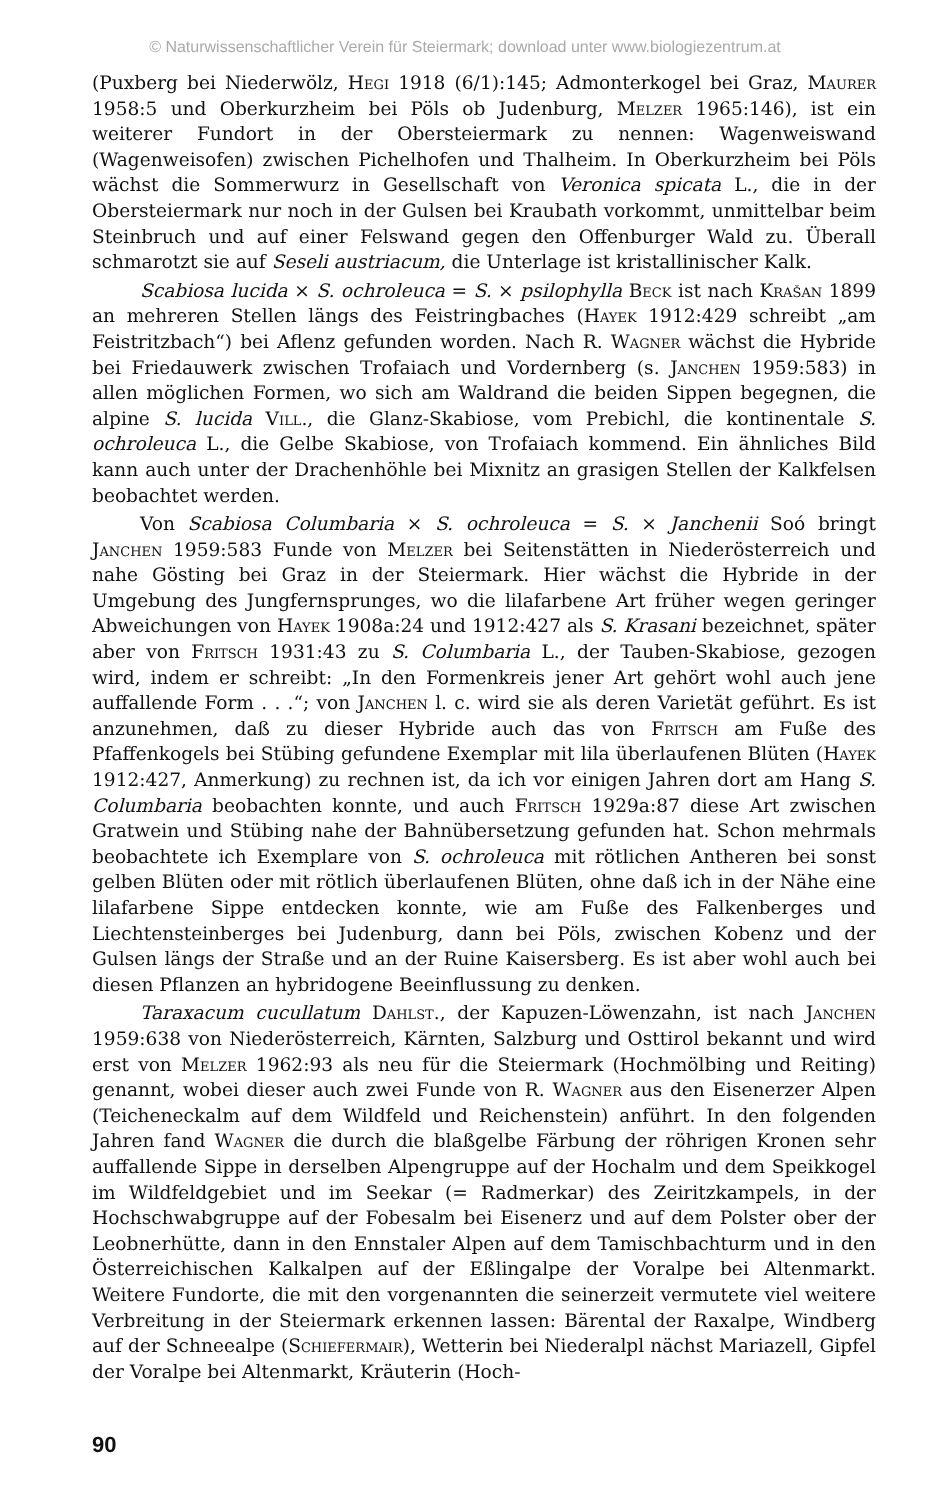© Naturwissenschaftlicher Verein für Steiermark; download unter www.biologiezentrum.at
(Puxberg bei Niederwölz, Hegi 1918 (6/1):145; Admonterkogel bei Graz, Maurer 1958:5 und Oberkurzheim bei Pöls ob Judenburg, Melzer 1965:146), ist ein weiterer Fundort in der Obersteiermark zu nennen: Wagenweiswand (Wagenweisofen) zwischen Pichelhofen und Thalheim. In Oberkurzheim bei Pöls wächst die Sommerwurz in Gesellschaft von Veronica spicata L., die in der Obersteiermark nur noch in der Gulsen bei Kraubath vorkommt, unmittelbar beim Steinbruch und auf einer Felswand gegen den Offenburger Wald zu. Überall schmarotzt sie auf Seseli austriacum, die Unterlage ist kristallinischer Kalk.
Scabiosa lucida × S. ochroleuca = S. × psilophylla Beck ist nach Krašan 1899 an mehreren Stellen längs des Feistringbaches (Hayek 1912:429 schreibt „am Feistritzbach“) bei Aflenz gefunden worden. Nach R. Wagner wächst die Hybride bei Friedauwerk zwischen Trofaiach und Vordernberg (s. Janchen 1959:583) in allen möglichen Formen, wo sich am Waldrand die beiden Sippen begegnen, die alpine S. lucida Vill., die Glanz-Skabiose, vom Prebichl, die kontinentale S. ochroleuca L., die Gelbe Skabiose, von Trofaiach kommend. Ein ähnliches Bild kann auch unter der Drachenhöhle bei Mixnitz an grasigen Stellen der Kalkfelsen beobachtet werden.
Von Scabiosa Columbaria × S. ochroleuca = S. × Janchenii Soó bringt Janchen 1959:583 Funde von Melzer bei Seitenstätten in Niederösterreich und nahe Gösting bei Graz in der Steiermark. Hier wächst die Hybride in der Umgebung des Jungfernsprunges, wo die lilafarbene Art früher wegen geringer Abweichungen von Hayek 1908a:24 und 1912:427 als S. Krasani bezeichnet, später aber von Fritsch 1931:43 zu S. Columbaria L., der Tauben-Skabiose, gezogen wird, indem er schreibt: „In den Formenkreis jener Art gehört wohl auch jene auffallende Form . . .“; von Janchen l. c. wird sie als deren Varietät geführt. Es ist anzunehmen, daß zu dieser Hybride auch das von Fritsch am Fuße des Pfaffenkogels bei Stübing gefundene Exemplar mit lila überlaufenen Blüten (Hayek 1912:427, Anmerkung) zu rechnen ist, da ich vor einigen Jahren dort am Hang S. Columbaria beobachten konnte, und auch Fritsch 1929a:87 diese Art zwischen Gratwein und Stübing nahe der Bahnübersetzung gefunden hat. Schon mehrmals beobachtete ich Exemplare von S. ochroleuca mit rötlichen Antheren bei sonst gelben Blüten oder mit rötlich überlaufenen Blüten, ohne daß ich in der Nähe eine lilafarbene Sippe entdecken konnte, wie am Fuße des Falkenberges und Liechtensteinberges bei Judenburg, dann bei Pöls, zwischen Kobenz und der Gulsen längs der Straße und an der Ruine Kaisersberg. Es ist aber wohl auch bei diesen Pflanzen an hybridogene Beeinflussung zu denken.
Taraxacum cucullatum Dahlst., der Kapuzen-Löwenzahn, ist nach Janchen 1959:638 von Niederösterreich, Kärnten, Salzburg und Osttirol bekannt und wird erst von Melzer 1962:93 als neu für die Steiermark (Hochmölbing und Reiting) genannt, wobei dieser auch zwei Funde von R. Wagner aus den Eisenerzer Alpen (Teicheneckalm auf dem Wildfeld und Reichenstein) anführt. In den folgenden Jahren fand Wagner die durch die blaßgelbe Färbung der röhrigen Kronen sehr auffallende Sippe in derselben Alpengruppe auf der Hochalm und dem Speikkogel im Wildfeldgebiet und im Seekar (= Radmerkar) des Zeiritzkampels, in der Hochschwabgruppe auf der Fobesalm bei Eisenerz und auf dem Polster ober der Leobnerhütte, dann in den Ennstaler Alpen auf dem Tamischbachturm und in den Österreichischen Kalkalpen auf der Eßlingalpe der Voralpe bei Altenmarkt. Weitere Fundorte, die mit den vorgenannten die seinerzeit vermutete viel weitere Verbreitung in der Steiermark erkennen lassen: Bärental der Raxalpe, Windberg auf der Schneealpe (Schiefermair), Wetterin bei Niederalpl nächst Mariazell, Gipfel der Voralpe bei Altenmarkt, Kräuterin (Hoch-
90